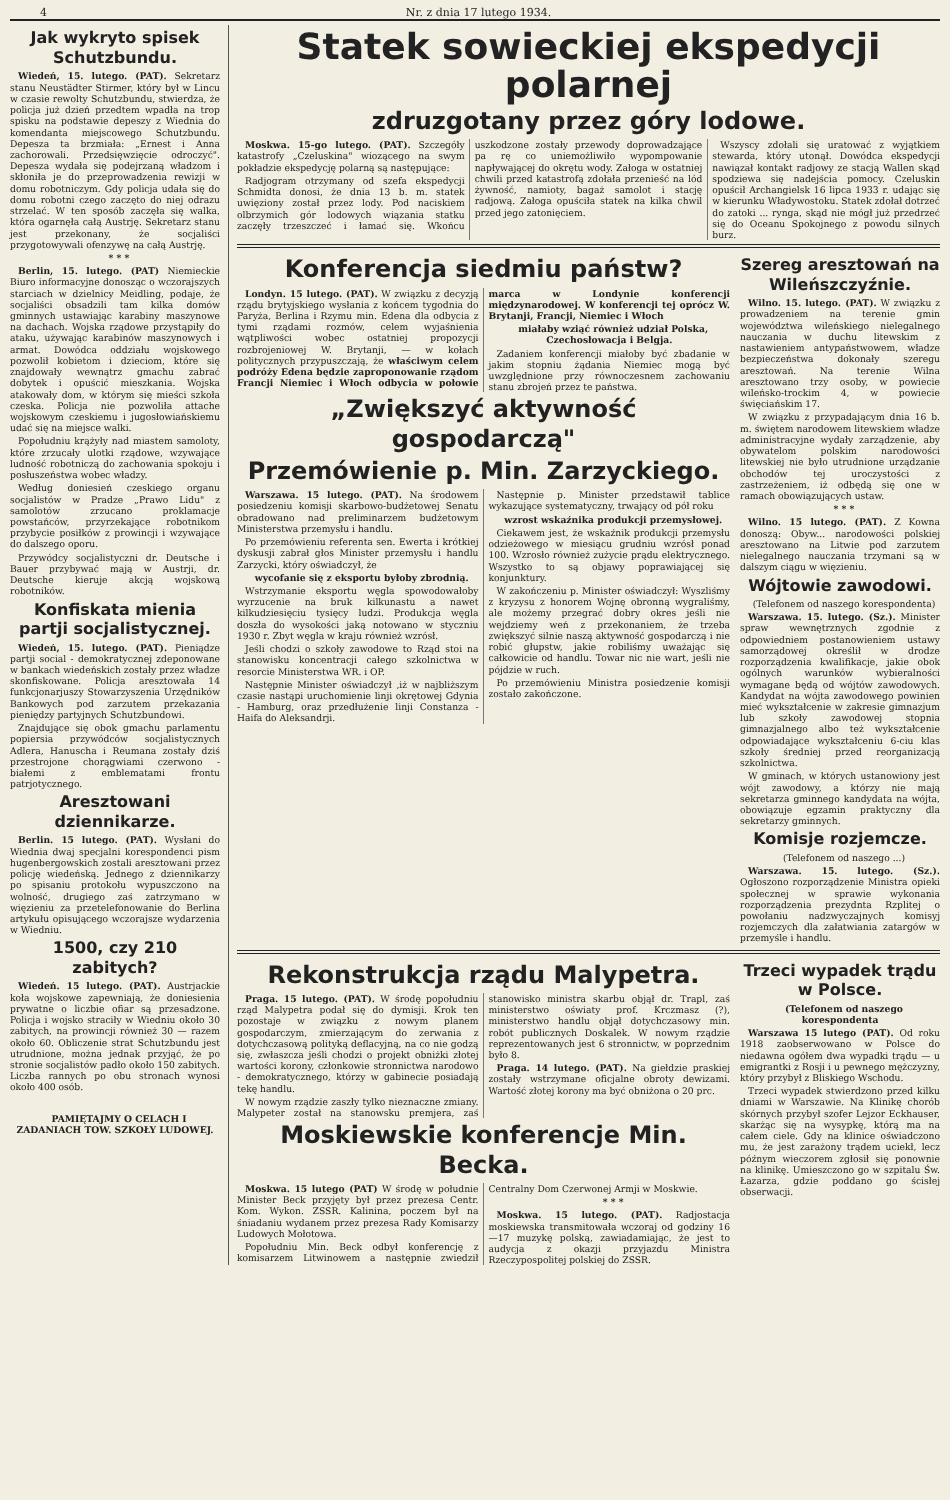4 Nr. z dnia 17 lutego 1934.
Jak wykryto spisek Schutzbundu.
Wiedeń, 15. lutego. (PAT). Sekretarz stanu Neustädter Stirmer, który był w Lincu w czasie rewolty Schutzbundu, stwierdza, że policja już dzień przedtem wpadła na trop spisku na podstawie depeszy z Wiednia do komendanta miejscowego Schutzbundu. Depesza ta brzmiała: „Ernest i Anna zachorowali. Przedsięwzięcie odroczyć". Depesza wydała się podejrzaną władzom i skłoniła je do przeprowadzenia rewizji w domu robotniczym. Gdy policja udała się do domu robotni czego zaczęto do niej odrazu strzelać. W ten sposób zaczęła się walka, która ogarnęła całą Austrję. Sekretarz stanu jest przekonany, że socjaliści przygotowywali ofenzywę na całą Austrję.
* * *
Berlin, 15. lutego. (PAT) Niemieckie Biuro informacyjne donosząc o wczorajszych starciach w dzielnicy Meidling, podaje, że socjaliści obsadzili tam kilka domów gminnych ustawiając karabiny maszynowe na dachach. Wojska rządowe przystąpiły do ataku, używając karabinów maszynowych i armat. Dowódca oddziału wojskowego pozwolił kobietom i dzieciom, które się znajdowały wewnątrz gmachu zabrać dobytek i opuścić mieszkania. Wojska atakowały dom, w którym się mieści szkoła czeska. Policja nie pozwoliła attache wojskowym czeskiemu i jugosłowiańskiemu udać się na miejsce walki.
Popołudniu krążyły nad miastem samoloty, które zrzucały ulotki rządowe, wzywające ludność robotniczą do zachowania spokoju i posłuszeństwa wobec władzy.
Według doniesień czeskiego organu socjalistów w Pradze „Prawo Lidu" z samolotów zrzucano proklamacje powstańców, przyrzekające robotnikom przybycie posiłków z prowincji i wzywające do dalszego oporu.
Przywódcy socjalistyczni dr. Deutsche i Bauer przybywać mają w Austrji, dr. Deutsche kieruje akcją wojskową robotników.
Konfiskata mienia partji socjalistycznej.
Wiedeń, 15. lutego. (PAT). Pieniądze partji social - demokratycznej zdeponowane w bankach wiedeńskich zostały przez władze skonfiskowane. Policja aresztowała 14 funkcjonarjuszy Stowarzyszenia Urzędników Bankowych pod zarzutem przekazania pieniędzy partyjnych Schutzbundowi.
Znajdujące się obok gmachu parlamentu popiersia przywódców socjalistycznych Adlera, Hanuscha i Reumana zostały dziś przestrojone chorągwiami czerwono - białemi z emblematami frontu patrjotycznego.
Aresztowani dziennikarze.
Berlin. 15 lutego. (PAT). Wysłani do Wiednia dwaj specjalni korespondenci pism hugenbergowskich zostali aresztowani przez policję wiedeńską. Jednego z dziennikarzy po spisaniu protokołu wypuszczono na wolność, drugiego zaś zatrzymano w więzieniu za przetelefonowanie do Berlina artykułu opisującego wczorajsze wydarzenia w Wiedniu.
1500, czy 210 zabitych?
Wiedeń. 15 lutego. (PAT). Austrjackie koła wojskowe zapewniają, że doniesienia prywatne o liczbie ofiar są przesadzone. Policja i wojsko straciły w Wiedniu około 30 zabitych, na prowincji również 30 — razem około 60. Obliczenie strat Schutzbundu jest utrudnione, można jednak przyjąć, że po stronie socjalistów padło około 150 zabitych. Liczba rannych po obu stronach wynosi około 400 osób.
PAMIĘTAJMY O CELACH I ZADANIACH TOW. SZKOŁY LUDOWEJ.
Statek sowieckiej ekspedycji polarnej
zdruzgotany przez góry lodowe.
Moskwa. 15-go lutego. (PAT). Szczegóły katastrofy „Czeluskina" wiozącego na swym pokładzie ekspedycję polarną są następujące:
Radjogram otrzymany od szefa ekspedycji Schmidta donosi, że dnia 13 b. m. statek uwięziony został przez lody. Pod naciskiem olbrzymich gór lodowych wiązania statku zaczęły trzeszczeć i łamać się. Wkońcu uszkodzone zostały przewody doprowadzające pa rę co uniemożliwiło wypompowanie napływającej do okrętu wody. Załoga w ostatniej chwili przed katastrofą zdołała przenieść na lód żywność, namioty, bagaż samolot i stację radjową. Załoga opuściła statek na kilka chwil przed jego zatonięciem.
Wszyscy zdołali się uratować z wyjątkiem stewarda, który utonął. Dowódca ekspedycji nawiązał kontakt radjowy ze stacją Wallen skąd spodziewa się nadejścia pomocy. Czeluskin opuścił Archangielsk 16 lipca 1933 r. udając się w kierunku Władywostoku. Statek zdołał dotrzeć do zatoki ... ryngа, skąd nie mógł już przedrzeć się do Oceanu Spokojnego z powodu silnych burz.
Konferencja siedmiu państw?
Londyn. 15 lutego. (PAT). W związku z decyzją rządu brytyjskiego wysłania z końcem tygodnia do Paryża, Berlina i Rzymu min. Edena dla odbycia z tymi rządami rozmów, celem wyjaśnienia wątpliwości wobec ostatniej propozycji rozbrojeniowej W. Brytanji, — w kołach politycznych przypuszczają, że właściwym celem podróży Edena będzie zaproponowanie rządom Francji Niemiec i Włoch odbycia w połowie marca w Londynie konferencji międzynarodowej. W konferencji tej oprócz W. Brytanji, Francji, Niemiec i Włoch
miałaby wziąć również udział Polska, Czechosłowacja i Belgja.
Zadaniem konferencji miałoby być zbadanie w jakim stopniu żądania Niemiec mogą być uwzględnione przy równoczesnem zachowaniu stanu zbrojeń przez te państwa.
„Zwiększyć aktywność gospodarczą"
Przemówienie p. Min. Zarzyckiego.
Warszawa. 15 lutego. (PAT). Na środowem posiedzeniu komisji skarbowo-budżetowej Senatu obradowano nad preliminarzem budżetowym Ministerstwa przemysłu i handlu.
Po przemówieniu referenta sen. Ewerta i krótkiej dyskusji zabrał głos Minister przemysłu i handlu Zarzycki, który oświadczył, że
wycofanie się z eksportu byłoby zbrodnią.
Wstrzymanie eksportu węgla spowodowałoby wyrzucenie na bruk kilkunastu a nawet kilkudziesięciu tysięcy ludzi. Produkcja węgla doszła do wysokości jaką notowano w styczniu 1930 r. Zbyt węgla w kraju również wzrósł.
Jeśli chodzi o szkoły zawodowe to Rząd stoi na stanowisku koncentracji całego szkolnictwa w resorcie Ministerstwa WR. i OP.
Następnie Minister oświadczył ,iż w najbliższym czasie nastąpi uruchomienie linji okrętowej Gdynia - Hamburg, oraz przedłużenie linji Constanza - Haifa do Aleksandrji.
Następnie p. Minister przedstawił tablice wykazujące systematyczny, trwający od pół roku
wzrost wskaźnika produkcji przemysłowej.
Ciekawem jest, że wskaźnik produkcji przemysłu odzieżowego w miesiącu grudniu wzrósł ponad 100. Wzrosło również zużycie prądu elektrycznego. Wszystko to są objawy poprawiającej się konjunktury.
W zakończeniu p. Minister oświadczył: Wyszliśmy z kryzysu z honorem Wojnę obronną wygraliśmy, ale możemy przegrać dobry okres jeśli nie wejdziemy weń z przekonaniem, że trzeba zwiększyć silnie naszą aktywność gospodarczą i nie robić głupstw, jakie robiliśmy uważając się całkowicie od handlu. Towar nic nie wart, jeśli nie pójdzie w ruch.
Po przemówieniu Ministra posiedzenie komisji zostało zakończone.
Szereg aresztowań na Wileńszczyźnie.
Wilno. 15. lutego. (PAT). W związku z prowadzeniem na terenie gmin województwa wileńskiego nielegalnego nauczania w duchu litewskim z nastawieniem antypaństwowem, władze bezpieczeństwa dokonały szeregu aresztowań. Na terenie Wilna aresztowano trzy osoby, w powiecie wileńsko-trockim 4, w powiecie święciańskim 17.
W związku z przypadającym dnia 16 b. m. świętem narodowem litewskiem władze administracyjne wydały zarządzenie, aby obywatelom polskim narodowości litewskiej nie było utrudnione urządzanie obchodów tej uroczystości z zastrzeżeniem, iż odbędą się one w ramach obowiązujących ustaw.
* * *
Wilno. 15 lutego. (PAT). Z Kowna donoszą: Obyw... narodowości polskiej aresztowano na Litwie pod zarzutem nielegalnego nauczania trzymani są w dalszym ciągu w więzieniu.
Wójtowie zawodowi.
(Telefonem od naszego korespondenta)
Warszawa. 15. lutego. (Sz.). Minister spraw wewnętrznych zgodnie z odpowiedniem postanowieniem ustawy samorządowej określił w drodze rozporządzenia kwalifikacje, jakie obok ogólnych warunków wybieralności wymagane będą od wójtów zawodowych. Kandydat na wójta zawodowego powinien mieć wykształcenie w zakresie gimnazjum lub szkoły zawodowej stopnia gimnazjalnego albo też wykształcenie odpowiadające wykształceniu 6-ciu klas szkoły średniej przed reorganizacją szkolnictwa.
W gminach, w których ustanowiony jest wójt zawodowy, a którzy nie mają sekretarza gminnego kandydata na wójta, obowiązuje egzamin praktyczny dla sekretarzy gminnych.
Komisje rozjemcze.
(Telefonem od naszego ...)
Warszawa. 15. lutego. (Sz.). Ogłoszono rozporządzenie Ministra opieki społecznej w sprawie wykonania rozporządzenia prezydnta Rzplitej o powołaniu nadzwyczajnych komisyj rozjemczych dla załatwiania zatargów w przemyśle i handlu.
Rekonstrukcja rządu Malypetra.
Praga. 15 lutego. (PAT). W środę popołudniu rząd Malypetra podał się do dymisji. Krok ten pozostaje w związku z nowym planem gospodarczym, zmierzającym do zerwania z dotychczasową polityką deflacyjną, na co nie godzą się, zwłaszcza jeśli chodzi o projekt obniżki złotej wartości korony, członkowie stronnictwa narodowo - demokratycznego, którzy w gabinecie posiadają tekę handlu.
W nowym rządzie zaszły tylko nieznaczne zmiany. Malypeter został na stanowsku premjera, zaś stanowisko ministra skarbu objął dr. Trapl, zaś ministerstwo oświaty prof. Krczmasz (?), ministerstwo handlu objął dotychczasowy min. robót publicznych Doskalek. W nowym rządzie reprezentowanych jest 6 stronnictw, w poprzednim było 8.
Praga. 14 lutego. (PAT). Na giełdzie praskiej zostały wstrzymane oficjalne obroty dewizami. Wartość złotej korony ma być obniżona o 20 prc.
Moskiewskie konferencje Min. Becka.
Moskwa. 15 lutego (PAT) W środę w południe Minister Beck przyjęty był przez prezesa Centr. Kom. Wykon. ZSSR. Kalinina, poczem był na śniadaniu wydanem przez prezesa Rady Komisarzy Ludowych Mołotowa.
Popołudniu Min. Beck odbył konferencję z komisarzem Litwinowem a następnie zwiedził Centralny Dom Czerwonej Armji w Moskwie.
* * *
Moskwa. 15 lutego. (PAT). Radjostacja moskiewska transmitowała wczoraj od godziny 16—17 muzykę polską, zawiadamiając, że jest to audycja z okazji przyjazdu Ministra Rzeczypospolitej polskiej do ZSSR.
Trzeci wypadek trądu w Polsce.
(Telefonem od naszego korespondenta
Warszawa 15 lutego (PAT). Od roku 1918 zaobserwowano w Polsce do niedawna ogółem dwa wypadki trądu — u emigrantki z Rosji i u pewnego mężczyzny, który przybył z Bliskiego Wschodu.
Trzeci wypadek stwierdzono przed kilku dniami w Warszawie. Na Klinikę chorób skórnych przybył szofer Lejzor Eckhauser, skarżąc się na wysypkę, którą ma na całem ciele. Gdy na klinice oświadczono mu, że jest zarażony trądem uciekł, lecz późnym wieczorem zgłosił się ponownie na klinikę. Umieszczono go w szpitalu Św. Łazarza, gdzie poddano go ścisłej obserwacji.